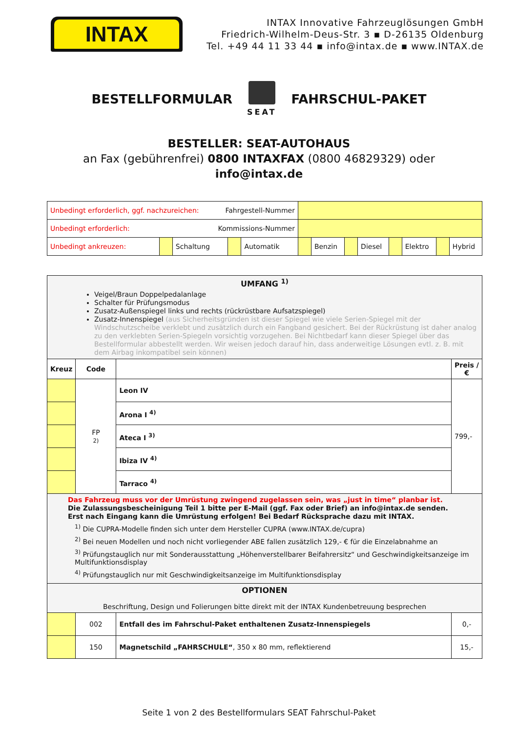INTAX
INTAX Innovative Fahrzeuglösungen GmbH
Friedrich-Wilhelm-Deus-Str. 3 ▪ D-26135 Oldenburg
Tel. +49 44 11 33 44 ▪ info@intax.de ▪ www.INTAX.de
BESTELLFORMULAR
SEAT
FAHRSCHUL-PAKET
BESTELLER: SEAT-AUTOHAUS
an Fax (gebührenfrei) 0800 INTAXFAX (0800 46829329) oder
info@intax.de
| Unbedingt erforderlich, ggf. nachzureichen: Fahrgestell-Nummer | | | | | | | | | | | | |
| Unbedingt erforderlich: Kommissions-Nummer | | | | | | | | | | | | |
| Unbedingt ankreuzen: | | Schaltung | | Automatik | | Benzin | | Diesel | | Elektro | | Hybrid |
| UMFANG <sup>1)</sup> Veigel/Braun Doppelpedalanlage Schalter für Prüfungsmodus Zusatz-Außenspiegel links und rechts (rückrüstbare Aufsatzspiegel) Zusatz-Innenspiegel (aus Sicherheitsgründen ist dieser Spiegel wie viele Serien-Spiegel mit der Windschutzscheibe verklebt und zusätzlich durch ein Fangband gesichert. Bei der Rückrüstung ist daher analog zu den verklebten Serien-Spiegeln vorsichtig vorzugehen. Bei Nichtbedarf kann dieser Spiegel über das Bestellformular abbestellt werden. Wir weisen jedoch darauf hin, dass anderweitige Lösungen evtl. z. B. mit dem Airbag inkompatibel sein können) | | | |
| Kreuz | Code | | Preis / € |
| | FP 2) | Leon IV | 799,- |
| | | Arona I <sup>4)</sup> | |
| | | Ateca I <sup>3)</sup> | |
| | | Ibiza IV <sup>4)</sup> | |
| | | Tarraco <sup>4)</sup> | |
| Das Fahrzeug muss vor der Umrüstung zwingend zugelassen sein, was „just in time“ planbar ist. Die Zulassungsbescheinigung Teil 1 bitte per E-Mail (ggf. Fax oder Brief) an info@intax.de senden. Erst nach Eingang kann die Umrüstung erfolgen! Bei Bedarf Rücksprache dazu mit INTAX. <sup>1)</sup> Die CUPRA-Modelle finden sich unter dem Hersteller CUPRA (www.INTAX.de/cupra) <sup>2)</sup> Bei neuen Modellen und noch nicht vorliegender ABE fallen zusätzlich 129,- € für die Einzelabnahme an <sup>3)</sup> Prüfungstauglich nur mit Sonderausstattung „Höhenverstellbarer Beifahrersitz“ und Geschwindigkeitsanzeige im Multifunktionsdisplay <sup>4)</sup> Prüfungstauglich nur mit Geschwindigkeitsanzeige im Multifunktionsdisplay | | | |
| OPTIONEN Beschriftung, Design und Folierungen bitte direkt mit der INTAX Kundenbetreuung besprechen | | | |
| | 002 | Entfall des im Fahrschul-Paket enthaltenen Zusatz-Innenspiegels | 0,- |
| | 150 | Magnetschild „FAHRSCHULE“ , 350 x 80 mm, reflektierend | 15,- |
Seite 1 von 2 des Bestellformulars SEAT Fahrschul-Paket